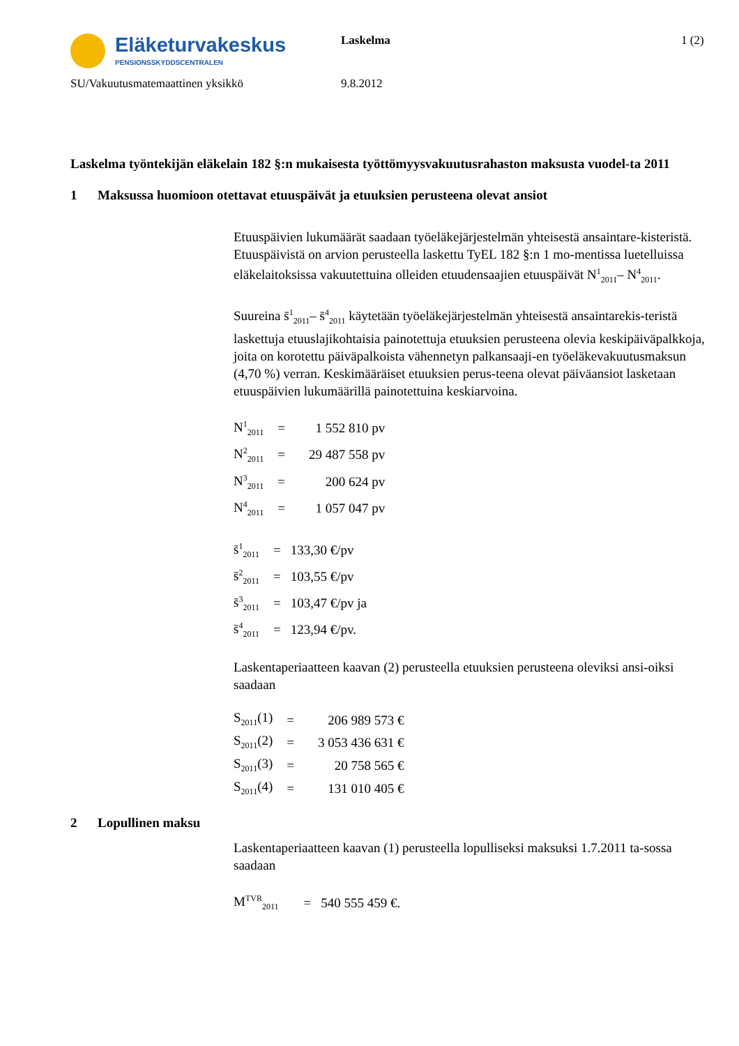Eläketurvakeskus
PENSIONSSKYDDSCENTRALEN
Laskelma 1 (2)
SU/Vakuutusmatemaattinen yksikkö 9.8.2012
Laskelma työntekijän eläkelain 182 §:n mukaisesta työttömyysvakuutusrahaston maksusta vuodel-ta 2011
1 Maksussa huomioon otettavat etuuspäivät ja etuuksien perusteena olevat ansiot
Etuuspäivien lukumäärät saadaan työeläkejärjestelmän yhteisestä ansaintare-kisteristä. Etuuspäivistä on arvion perusteella laskettu TyEL 182 §:n 1 mo-mentissa luetelluissa eläkelaitoksissa vakuutettuina olleiden etuudensaajien etuuspäivät N<sup>1</sup><sub>2011</sub>– N<sup>4</sup><sub>2011</sub>.
Suureina s̄<sup>1</sup><sub>2011</sub>– s̄<sup>4</sup><sub>2011</sub> käytetään työeläkejärjestelmän yhteisestä ansaintarekis-teristä laskettuja etuuslajikohtaisia painotettuja etuuksien perusteena olevia keskipäiväpalkkoja, joita on korotettu päiväpalkoista vähennetyn palkansaaji-en työeläkevakuutusmaksun (4,70 %) verran. Keskimääräiset etuuksien perus-teena olevat päiväansiot lasketaan etuuspäivien lukumäärillä painotettuina keskiarvoina.
| N<sup>1</sup><sub>2011</sub> | = | 1 552 810 pv |
| N<sup>2</sup><sub>2011</sub> | = | 29 487 558 pv |
| N<sup>3</sup><sub>2011</sub> | = | 200 624 pv |
| N<sup>4</sup><sub>2011</sub> | = | 1 057 047 pv |
| s̄<sup>1</sup><sub>2011</sub> | = | 133,30 €/pv |
| s̄<sup>2</sup><sub>2011</sub> | = | 103,55 €/pv |
| s̄<sup>3</sup><sub>2011</sub> | = | 103,47 €/pv ja |
| s̄<sup>4</sup><sub>2011</sub> | = | 123,94 €/pv. |
Laskentaperiaatteen kaavan (2) perusteella etuuksien perusteena oleviksi ansi-oiksi saadaan
| S<sub>2011</sub>(1) | = | 206 989 573 € |
| S<sub>2011</sub>(2) | = | 3 053 436 631 € |
| S<sub>2011</sub>(3) | = | 20 758 565 € |
| S<sub>2011</sub>(4) | = | 131 010 405 € |
2 Lopullinen maksu
Laskentaperiaatteen kaavan (1) perusteella lopulliseksi maksuksi 1.7.2011 ta-sossa saadaan
| M<sup>TVR</sup><sub>2011</sub> | = | 540 555 459 €. |